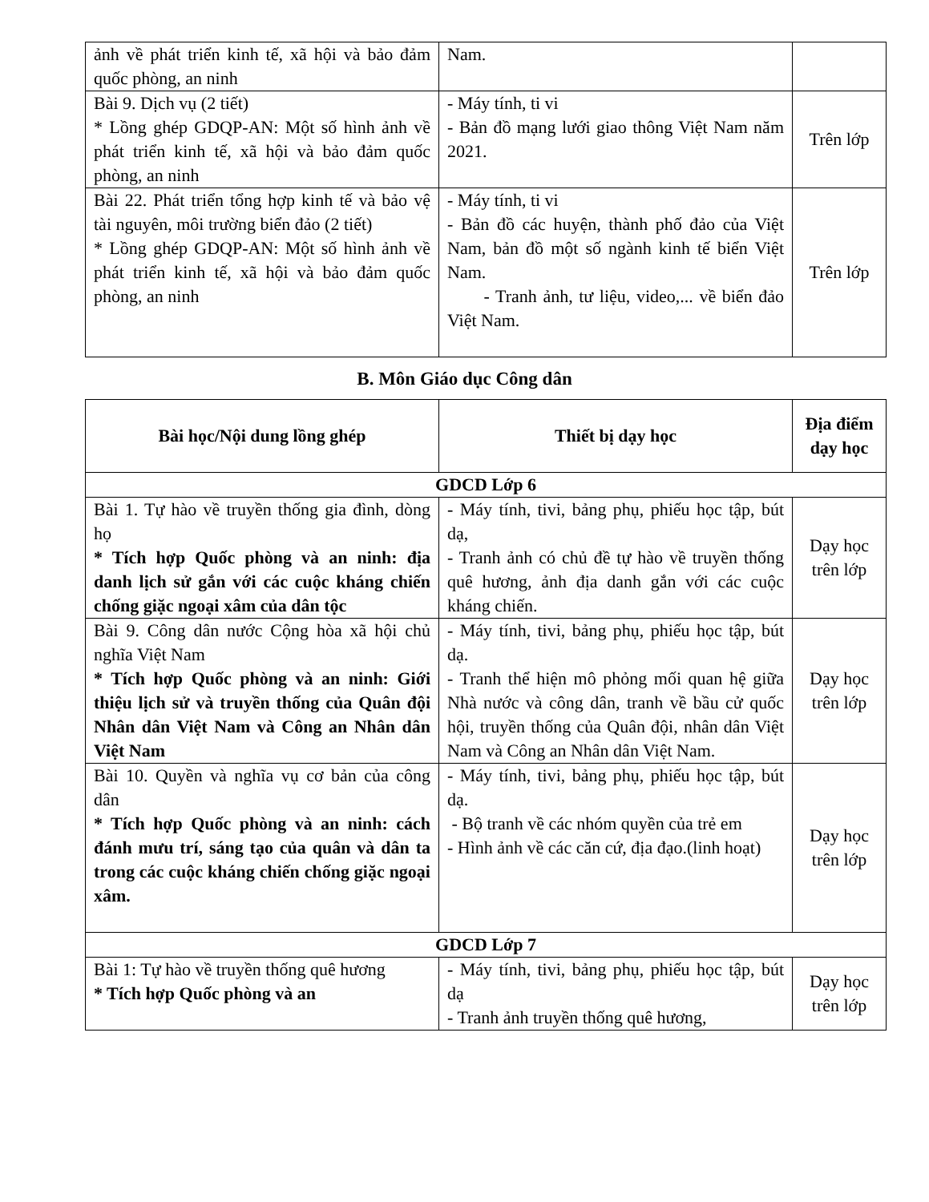| ảnh về phát triển kinh tế, xã hội và bảo đảm quốc phòng, an ninh | Nam. | |
| Bài 9. Dịch vụ (2 tiết) * Lồng ghép GDQP-AN: Một số hình ảnh về phát triển kinh tế, xã hội và bảo đảm quốc phòng, an ninh | - Máy tính, ti vi - Bản đồ mạng lưới giao thông Việt Nam năm 2021. | Trên lớp |
| Bài 22. Phát triển tổng hợp kinh tế và bảo vệ tài nguyên, môi trường biển đảo (2 tiết) * Lồng ghép GDQP-AN: Một số hình ảnh về phát triển kinh tế, xã hội và bảo đảm quốc phòng, an ninh | - Máy tính, ti vi - Bản đồ các huyện, thành phố đảo của Việt Nam, bản đồ một số ngành kinh tế biển Việt Nam. - Tranh ảnh, tư liệu, video,... về biển đảo Việt Nam. | Trên lớp |
B. Môn Giáo dục Công dân
| Bài học/Nội dung lồng ghép | Thiết bị dạy học | Địa điểm dạy học |
| --- | --- | --- |
| GDCD Lớp 6 | | |
| Bài 1. Tự hào về truyền thống gia đình, dòng họ * Tích hợp Quốc phòng và an ninh: địa danh lịch sử gắn với các cuộc kháng chiến chống giặc ngoại xâm của dân tộc | - Máy tính, tivi, bảng phụ, phiếu học tập, bút dạ, - Tranh ảnh có chủ đề tự hào về truyền thống quê hương, ảnh địa danh gắn với các cuộc kháng chiến. | Dạy học trên lớp |
| Bài 9. Công dân nước Cộng hòa xã hội chủ nghĩa Việt Nam * Tích hợp Quốc phòng và an ninh: Giới thiệu lịch sử và truyền thống của Quân đội Nhân dân Việt Nam và Công an Nhân dân Việt Nam | - Máy tính, tivi, bảng phụ, phiếu học tập, bút dạ. - Tranh thể hiện mô phỏng mối quan hệ giữa Nhà nước và công dân, tranh về bầu cử quốc hội, truyền thống của Quân đội, nhân dân Việt Nam và Công an Nhân dân Việt Nam. | Dạy học trên lớp |
| Bài 10. Quyền và nghĩa vụ cơ bản của công dân * Tích hợp Quốc phòng và an ninh: cách đánh mưu trí, sáng tạo của quân và dân ta trong các cuộc kháng chiến chống giặc ngoại xâm. | - Máy tính, tivi, bảng phụ, phiếu học tập, bút dạ. - Bộ tranh về các nhóm quyền của trẻ em - Hình ảnh về các căn cứ, địa đạo.(linh hoạt) | Dạy học trên lớp |
| GDCD Lớp 7 | | |
| Bài 1: Tự hào về truyền thống quê hương * Tích hợp Quốc phòng và an | - Máy tính, tivi, bảng phụ, phiếu học tập, bút dạ - Tranh ảnh truyền thống quê hương, | Dạy học trên lớp |